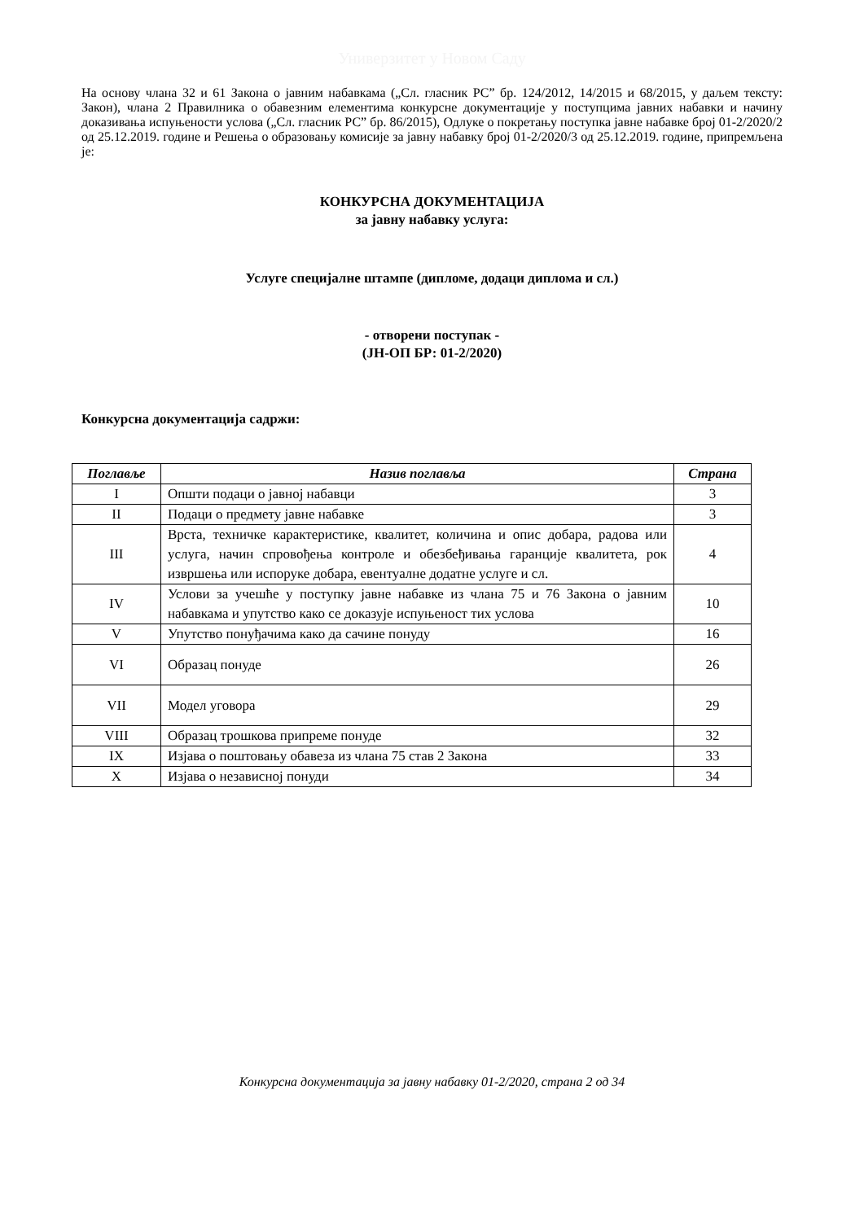Универзитет у Новом Саду
На основу члана 32 и 61 Закона о јавним набавкама („Сл. гласник РС” бр. 124/2012, 14/2015 и 68/2015, у даљем тексту: Закон), члана 2 Правилника о обавезним елементима конкурсне документације у поступцима јавних набавки и начину доказивања испуњености услова („Сл. гласник РС” бр. 86/2015), Одлуке о покретању поступка јавне набавке број 01-2/2020/2 од 25.12.2019. године и Решења о образовању комисије за јавну набавку број 01-2/2020/3 од 25.12.2019. године, припремљена је:
КОНКУРСНА ДОКУМЕНТАЦИЈА
за јавну набавку услуга:
Услуге специјалне штампе (дипломе, додаци диплома и сл.)
- отворени поступак -
(ЈН-ОП БР: 01-2/2020)
Конкурсна документација садржи:
| Поглавље | Назив поглавља | Страна |
| --- | --- | --- |
| I | Општи подаци о јавној набавци | 3 |
| II | Подаци о предмету јавне набавке | 3 |
| III | Врста, техничке карактеристике, квалитет, количина и опис добара, радова или услуга, начин спровођења контроле и обезбеђивања гаранције квалитета, рок извршења или испоруке добара, евентуалне додатне услуге и сл. | 4 |
| IV | Услови за учешће у поступку јавне набавке из члана 75 и 76 Закона о јавним набавкама и упутство како се доказује испуњеност тих услова | 10 |
| V | Упутство понуђачима како да сачине понуду | 16 |
| VI | Образац понуде | 26 |
| VII | Модел уговора | 29 |
| VIII | Образац трошкова припреме понуде | 32 |
| IX | Изјава о поштовању обавеза из члана 75 став 2 Закона | 33 |
| X | Изјава о независној понуди | 34 |
Конкурсна документација за јавну набавку 01-2/2020, страна 2 од 34